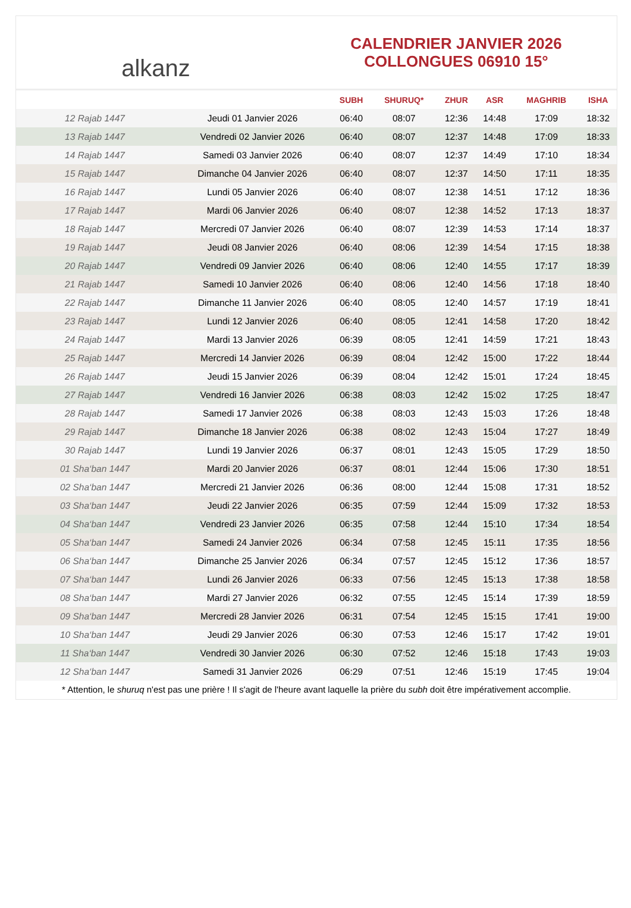alkanz
CALENDRIER JANVIER 2026
COLLONGUES 06910 15°
| | | SUBH | SHURUQ* | ZHUR | ASR | MAGHRIB | ISHA |
| --- | --- | --- | --- | --- | --- | --- | --- |
| 12 Rajab 1447 | Jeudi 01 Janvier 2026 | 06:40 | 08:07 | 12:36 | 14:48 | 17:09 | 18:32 |
| 13 Rajab 1447 | Vendredi 02 Janvier 2026 | 06:40 | 08:07 | 12:37 | 14:48 | 17:09 | 18:33 |
| 14 Rajab 1447 | Samedi 03 Janvier 2026 | 06:40 | 08:07 | 12:37 | 14:49 | 17:10 | 18:34 |
| 15 Rajab 1447 | Dimanche 04 Janvier 2026 | 06:40 | 08:07 | 12:37 | 14:50 | 17:11 | 18:35 |
| 16 Rajab 1447 | Lundi 05 Janvier 2026 | 06:40 | 08:07 | 12:38 | 14:51 | 17:12 | 18:36 |
| 17 Rajab 1447 | Mardi 06 Janvier 2026 | 06:40 | 08:07 | 12:38 | 14:52 | 17:13 | 18:37 |
| 18 Rajab 1447 | Mercredi 07 Janvier 2026 | 06:40 | 08:07 | 12:39 | 14:53 | 17:14 | 18:37 |
| 19 Rajab 1447 | Jeudi 08 Janvier 2026 | 06:40 | 08:06 | 12:39 | 14:54 | 17:15 | 18:38 |
| 20 Rajab 1447 | Vendredi 09 Janvier 2026 | 06:40 | 08:06 | 12:40 | 14:55 | 17:17 | 18:39 |
| 21 Rajab 1447 | Samedi 10 Janvier 2026 | 06:40 | 08:06 | 12:40 | 14:56 | 17:18 | 18:40 |
| 22 Rajab 1447 | Dimanche 11 Janvier 2026 | 06:40 | 08:05 | 12:40 | 14:57 | 17:19 | 18:41 |
| 23 Rajab 1447 | Lundi 12 Janvier 2026 | 06:40 | 08:05 | 12:41 | 14:58 | 17:20 | 18:42 |
| 24 Rajab 1447 | Mardi 13 Janvier 2026 | 06:39 | 08:05 | 12:41 | 14:59 | 17:21 | 18:43 |
| 25 Rajab 1447 | Mercredi 14 Janvier 2026 | 06:39 | 08:04 | 12:42 | 15:00 | 17:22 | 18:44 |
| 26 Rajab 1447 | Jeudi 15 Janvier 2026 | 06:39 | 08:04 | 12:42 | 15:01 | 17:24 | 18:45 |
| 27 Rajab 1447 | Vendredi 16 Janvier 2026 | 06:38 | 08:03 | 12:42 | 15:02 | 17:25 | 18:47 |
| 28 Rajab 1447 | Samedi 17 Janvier 2026 | 06:38 | 08:03 | 12:43 | 15:03 | 17:26 | 18:48 |
| 29 Rajab 1447 | Dimanche 18 Janvier 2026 | 06:38 | 08:02 | 12:43 | 15:04 | 17:27 | 18:49 |
| 30 Rajab 1447 | Lundi 19 Janvier 2026 | 06:37 | 08:01 | 12:43 | 15:05 | 17:29 | 18:50 |
| 01 Sha‘ban 1447 | Mardi 20 Janvier 2026 | 06:37 | 08:01 | 12:44 | 15:06 | 17:30 | 18:51 |
| 02 Sha‘ban 1447 | Mercredi 21 Janvier 2026 | 06:36 | 08:00 | 12:44 | 15:08 | 17:31 | 18:52 |
| 03 Sha‘ban 1447 | Jeudi 22 Janvier 2026 | 06:35 | 07:59 | 12:44 | 15:09 | 17:32 | 18:53 |
| 04 Sha‘ban 1447 | Vendredi 23 Janvier 2026 | 06:35 | 07:58 | 12:44 | 15:10 | 17:34 | 18:54 |
| 05 Sha‘ban 1447 | Samedi 24 Janvier 2026 | 06:34 | 07:58 | 12:45 | 15:11 | 17:35 | 18:56 |
| 06 Sha‘ban 1447 | Dimanche 25 Janvier 2026 | 06:34 | 07:57 | 12:45 | 15:12 | 17:36 | 18:57 |
| 07 Sha‘ban 1447 | Lundi 26 Janvier 2026 | 06:33 | 07:56 | 12:45 | 15:13 | 17:38 | 18:58 |
| 08 Sha‘ban 1447 | Mardi 27 Janvier 2026 | 06:32 | 07:55 | 12:45 | 15:14 | 17:39 | 18:59 |
| 09 Sha‘ban 1447 | Mercredi 28 Janvier 2026 | 06:31 | 07:54 | 12:45 | 15:15 | 17:41 | 19:00 |
| 10 Sha‘ban 1447 | Jeudi 29 Janvier 2026 | 06:30 | 07:53 | 12:46 | 15:17 | 17:42 | 19:01 |
| 11 Sha‘ban 1447 | Vendredi 30 Janvier 2026 | 06:30 | 07:52 | 12:46 | 15:18 | 17:43 | 19:03 |
| 12 Sha‘ban 1447 | Samedi 31 Janvier 2026 | 06:29 | 07:51 | 12:46 | 15:19 | 17:45 | 19:04 |
* Attention, le shuruq n'est pas une prière ! Il s'agit de l'heure avant laquelle la prière du subh doit être impérativement accomplie.